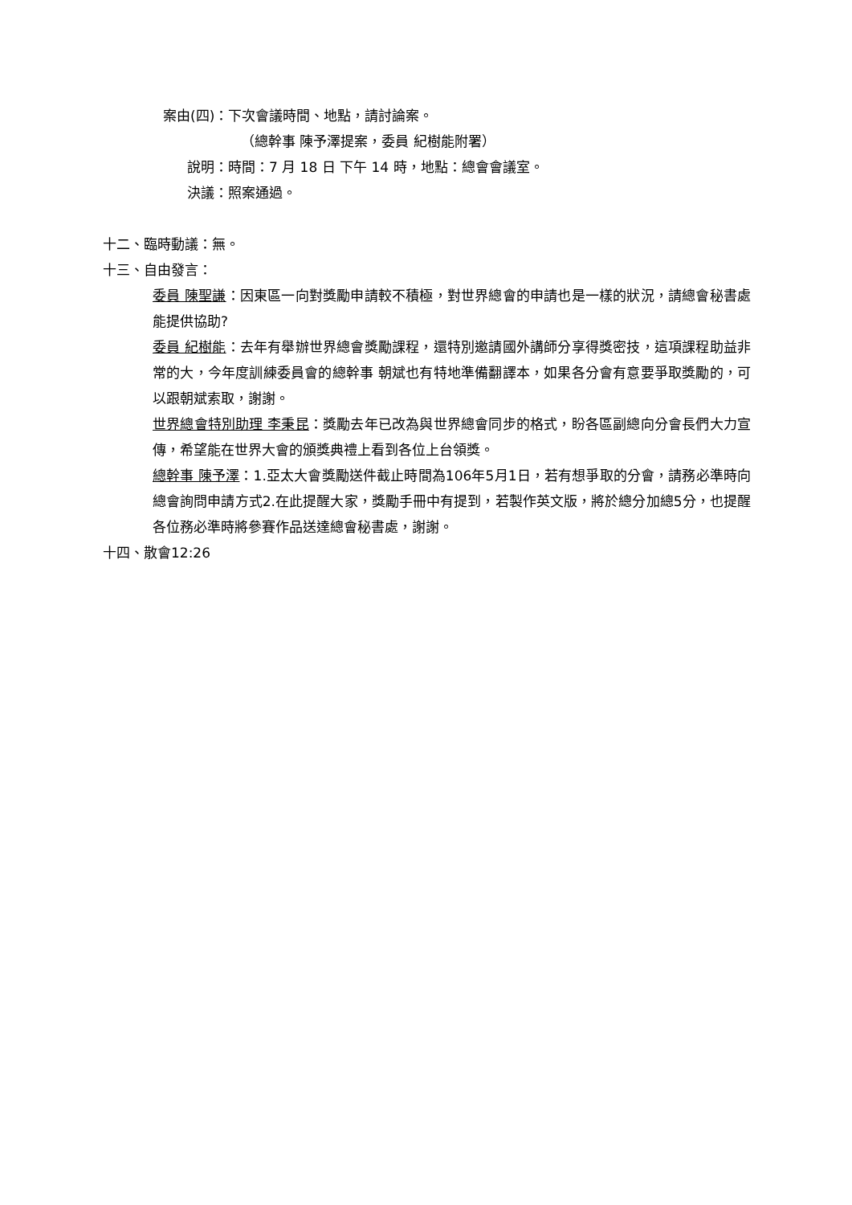案由(四)：下次會議時間、地點，請討論案。
（總幹事 陳予澤提案，委員 紀樹能附署）
說明：時間：7 月 18 日 下午 14 時，地點：總會會議室。
決議：照案通過。
十二、臨時動議：無。
十三、自由發言：
委員 陳聖謙：因東區一向對獎勵申請較不積極，對世界總會的申請也是一樣的狀況，請總會秘書處能提供協助?
委員 紀樹能：去年有舉辦世界總會獎勵課程，還特別邀請國外講師分享得獎密技，這項課程助益非常的大，今年度訓練委員會的總幹事 朝斌也有特地準備翻譯本，如果各分會有意要爭取獎勵的，可以跟朝斌索取，謝謝。
世界總會特別助理 李秉昆：獎勵去年已改為與世界總會同步的格式，盼各區副總向分會長們大力宣傳，希望能在世界大會的頒獎典禮上看到各位上台領獎。
總幹事 陳予澤：1.亞太大會獎勵送件截止時間為106年5月1日，若有想爭取的分會，請務必準時向總會詢問申請方式2.在此提醒大家，獎勵手冊中有提到，若製作英文版，將於總分加總5分，也提醒各位務必準時將參賽作品送達總會秘書處，謝謝。
十四、散會12:26